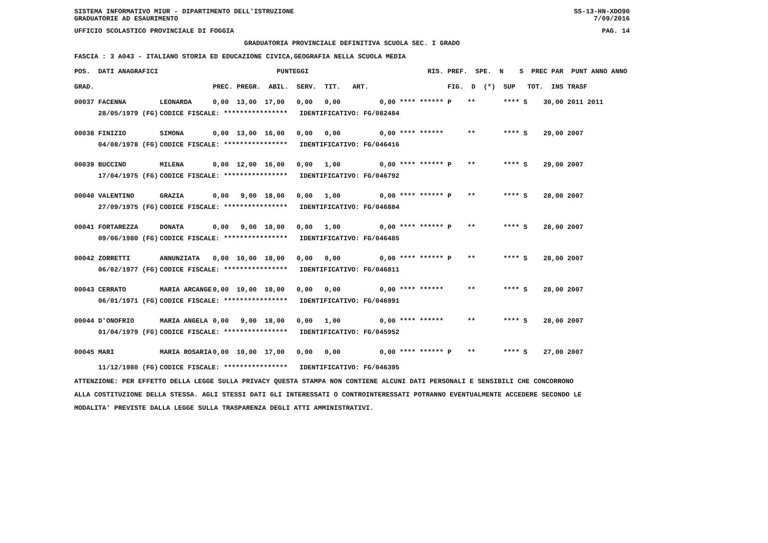SISTEMA INFORMATIVO MIUR - DIPARTIMENTO DELL'ISTRUZIONE SS-13-HN-XDO90
GRADUATORIE AD ESAURIMENTO 7/09/2016
UFFICIO SCOLASTICO PROVINCIALE DI FOGGIA PAG. 14
GRADUATORIA PROVINCIALE DEFINITIVA SCUOLA SEC. I GRADO
FASCIA : 3 A043 - ITALIANO STORIA ED EDUCAZIONE CIVICA,GEOGRAFIA NELLA SCUOLA MEDIA
| POS. DATI ANAGRAFICI | | PUNTEGGI | RIS. PREF. SPE. N S PREC PAR PUNT ANNO ANNO |
| --- | --- | --- | --- |
| GRAD. | | PREC. PREGR. ABIL. SERV. TIT. ART. | FIG. D (*) SUP TOT. INS TRASF |
| 00037 FACENNA | LEONARDA | 0,00 13,00 17,00 0,00 0,00 | 0,00 **** ****** P ** **** S 30,00 2011 2011 |
| 28/05/1979 (FG) | CODICE FISCALE: **************** IDENTIFICATIVO: FG/082484 | | |
| 00038 FINIZIO | SIMONA | 0,00 13,00 16,00 0,00 0,00 | 0,00 **** ****** ** **** S 29,00 2007 |
| 04/08/1978 (FG) | CODICE FISCALE: **************** IDENTIFICATIVO: FG/046416 | | |
| 00039 BUCCINO | MILENA | 0,00 12,00 16,00 0,00 1,00 | 0,00 **** ****** P ** **** S 29,00 2007 |
| 17/04/1975 (FG) | CODICE FISCALE: **************** IDENTIFICATIVO: FG/046792 | | |
| 00040 VALENTINO | GRAZIA | 0,00 9,00 18,00 0,00 1,00 | 0,00 **** ****** P ** **** S 28,00 2007 |
| 27/09/1975 (FG) | CODICE FISCALE: **************** IDENTIFICATIVO: FG/046884 | | |
| 00041 FORTAREZZA | DONATA | 0,00 9,00 18,00 0,00 1,00 | 0,00 **** ****** P ** **** S 28,00 2007 |
| 09/06/1980 (FG) | CODICE FISCALE: **************** IDENTIFICATIVO: FG/046485 | | |
| 00042 ZORRETTI | ANNUNZIATA | 0,00 10,00 18,00 0,00 0,00 | 0,00 **** ****** P ** **** S 28,00 2007 |
| 06/02/1977 (FG) | CODICE FISCALE: **************** IDENTIFICATIVO: FG/046811 | | |
| 00043 CERRATO | MARIA ARCANGE | 0,00 10,00 18,00 0,00 0,00 | 0,00 **** ****** ** **** S 28,00 2007 |
| 06/01/1971 (FG) | CODICE FISCALE: **************** IDENTIFICATIVO: FG/046991 | | |
| 00044 D'ONOFRIO | MARIA ANGELA | 0,00 9,00 18,00 0,00 1,00 | 0,00 **** ****** ** **** S 28,00 2007 |
| 01/04/1979 (FG) | CODICE FISCALE: **************** IDENTIFICATIVO: FG/045952 | | |
| 00045 MARI | MARIA ROSARIA | 0,00 10,00 17,00 0,00 0,00 | 0,00 **** ****** P ** **** S 27,00 2007 |
| 11/12/1980 (FG) | CODICE FISCALE: **************** IDENTIFICATIVO: FG/046395 | | |
ATTENZIONE: PER EFFETTO DELLA LEGGE SULLA PRIVACY QUESTA STAMPA NON CONTIENE ALCUNI DATI PERSONALI E SENSIBILI CHE CONCORRONO
ALLA COSTITUZIONE DELLA STESSA. AGLI STESSI DATI GLI INTERESSATI O CONTROINTERESSATI POTRANNO EVENTUALMENTE ACCEDERE SECONDO LE
MODALITA' PREVISTE DALLA LEGGE SULLA TRASPARENZA DEGLI ATTI AMMINISTRATIVI.